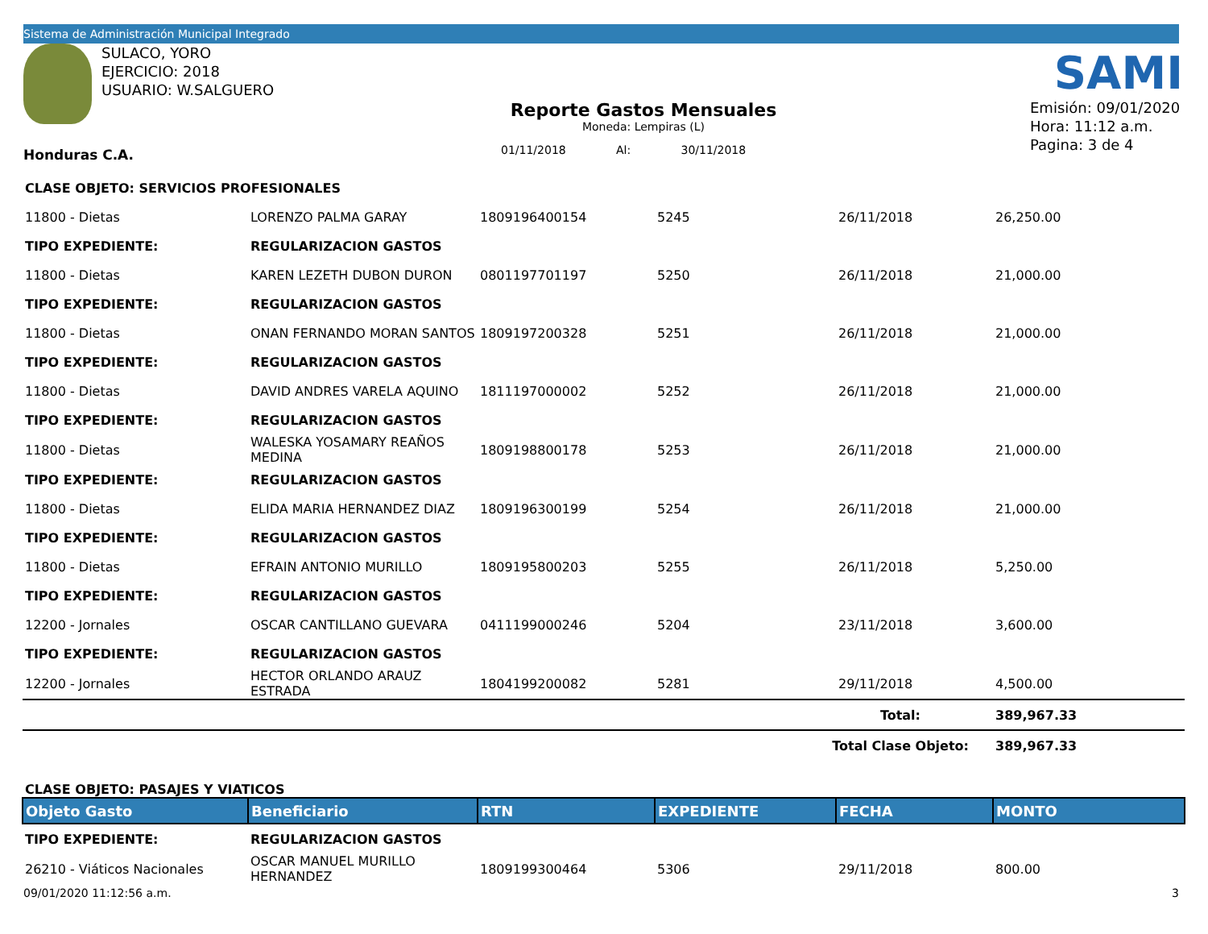Sistema de Administración Municipal Integrado
SULACO, YORO
EJERCICIO: 2018
USUARIO: W.SALGUERO
SAMI
Reporte Gastos Mensuales
Moneda: Lempiras (L)
Emisión: 09/01/2020
Hora: 11:12 a.m.
Pagina: 3 de 4
Honduras C.A.
01/11/2018 Al: 30/11/2018
| CLASE OBJETO: SERVICIOS PROFESIONALES | | | | | |
| 11800 - Dietas | LORENZO PALMA GARAY | 1809196400154 | 5245 | 26/11/2018 | 26,250.00 |
| TIPO EXPEDIENTE: | REGULARIZACION GASTOS | | | | |
| 11800 - Dietas | KAREN LEZETH DUBON DURON | 0801197701197 | 5250 | 26/11/2018 | 21,000.00 |
| TIPO EXPEDIENTE: | REGULARIZACION GASTOS | | | | |
| 11800 - Dietas | ONAN FERNANDO MORAN SANTOS | 1809197200328 | 5251 | 26/11/2018 | 21,000.00 |
| TIPO EXPEDIENTE: | REGULARIZACION GASTOS | | | | |
| 11800 - Dietas | DAVID ANDRES VARELA AQUINO | 1811197000002 | 5252 | 26/11/2018 | 21,000.00 |
| TIPO EXPEDIENTE: | REGULARIZACION GASTOS | | | | |
| 11800 - Dietas | WALESKA YOSAMARY REAÑOS MEDINA | 1809198800178 | 5253 | 26/11/2018 | 21,000.00 |
| TIPO EXPEDIENTE: | REGULARIZACION GASTOS | | | | |
| 11800 - Dietas | ELIDA MARIA HERNANDEZ DIAZ | 1809196300199 | 5254 | 26/11/2018 | 21,000.00 |
| TIPO EXPEDIENTE: | REGULARIZACION GASTOS | | | | |
| 11800 - Dietas | EFRAIN ANTONIO MURILLO | 1809195800203 | 5255 | 26/11/2018 | 5,250.00 |
| TIPO EXPEDIENTE: | REGULARIZACION GASTOS | | | | |
| 12200 - Jornales | OSCAR CANTILLANO GUEVARA | 0411199000246 | 5204 | 23/11/2018 | 3,600.00 |
| TIPO EXPEDIENTE: | REGULARIZACION GASTOS | | | | |
| 12200 - Jornales | HECTOR ORLANDO ARAUZ ESTRADA | 1804199200082 | 5281 | 29/11/2018 | 4,500.00 |
| Total: | | | | | 389,967.33 |
| Total Clase Objeto: | | | | | 389,967.33 |
| CLASE OBJETO: PASAJES Y VIATICOS | | | | | |
| Objeto Gasto | Beneficiario | RTN | EXPEDIENTE | FECHA | MONTO |
| TIPO EXPEDIENTE: | REGULARIZACION GASTOS | | | | |
| 26210 - Viáticos Nacionales | OSCAR MANUEL MURILLO HERNANDEZ | 1809199300464 | 5306 | 29/11/2018 | 800.00 |
09/01/2020 11:12:56 a.m. 3